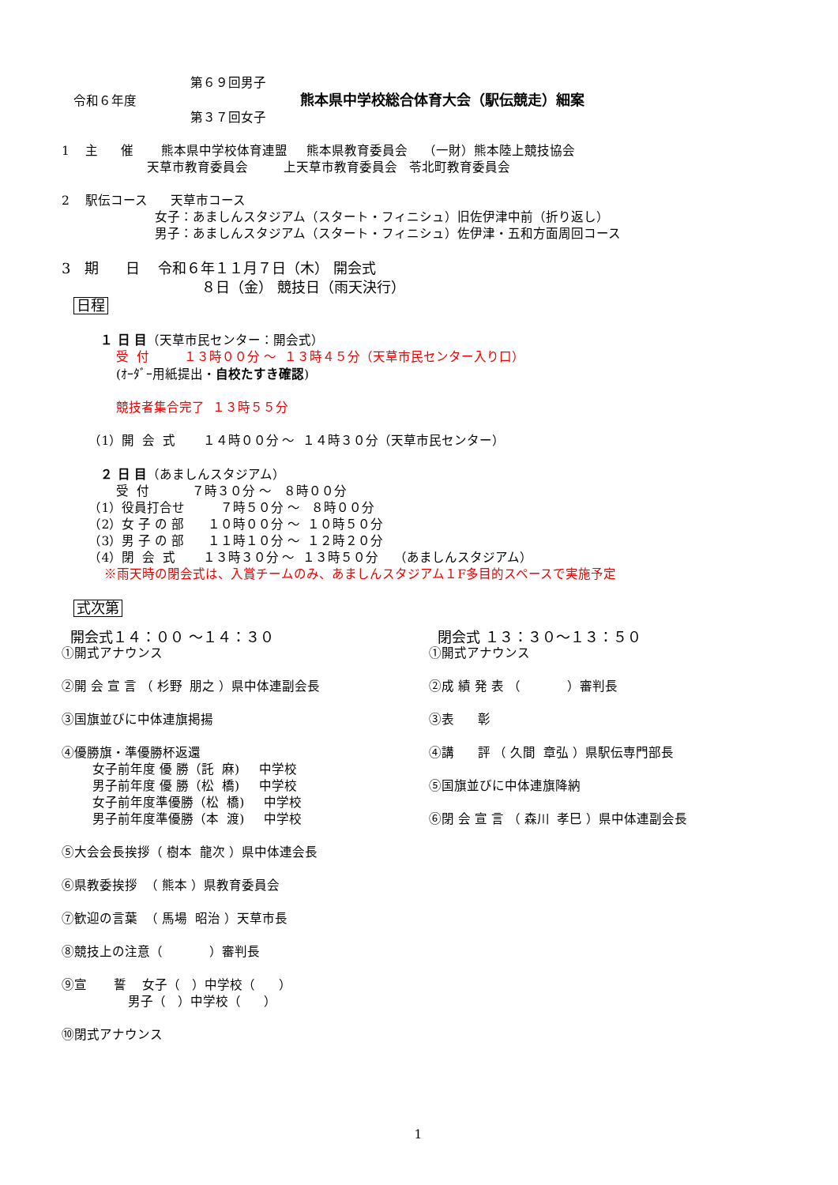第６９回男子
令和６年度 熊本県中学校総合体育大会（駅伝競走）細案
第３７回女子
1 主 催 熊本県中学校体育連盟 熊本県教育委員会 （一財）熊本陸上競技協会
天草市教育委員会 上天草市教育委員会 苓北町教育委員会
2 駅伝コース 天草市コース
女子：あましんスタジアム（スタート・フィニシュ）旧佐伊津中前（折り返し）
男子：あましんスタジアム（スタート・フィニシュ）佐伊津・五和方面周回コース
3 期 日 令和６年１１月７日（木） 開会式
８日（金） 競技日（雨天決行）
日程
１ 日 目（天草市民センター：開会式）
受 付 １３時００分 〜 １３時４５分（天草市民センター入り口）
(ｵｰﾀﾞｰ用紙提出・自校たすき確認)
競技者集合完了 １３時５５分
（1）開 会 式 １４時００分 〜 １４時３０分（天草市民センター）
２ 日 目（あましんスタジアム）
受 付 ７時３０分 〜 ８時００分
（1）役員打合せ ７時５０分 〜 ８時００分
（2）女 子 の 部 １０時００分 〜 １０時５０分
（3）男 子 の 部 １１時１０分 〜 １２時２０分
（4）閉 会 式 １３時３０分 〜 １３時５０分 （あましんスタジアム）
※雨天時の閉会式は、入賞チームのみ、あましんスタジアム１F多目的スペースで実施予定
式次第
開会式１４：００ 〜１４：３０
①開式アナウンス
②開 会 宣 言 （ 杉野 朋之 ）県中体連副会長
③国旗並びに中体連旗掲揚
④優勝旗・準優勝杯返還
女子前年度 優 勝（託 麻) 中学校
男子前年度 優 勝（松 橋) 中学校
女子前年度準優勝（松 橋) 中学校
男子前年度準優勝（本 渡) 中学校
⑤大会会長挨拶（ 樹本 龍次 ）県中体連会長
⑥県教委挨拶 （ 熊本 ）県教育委員会
⑦歓迎の言葉 （ 馬場 昭治 ）天草市長
⑧競技上の注意（ ）審判長
⑨宣 誓 女子（ ）中学校（ ）
男子（ ）中学校（ ）
⑩閉式アナウンス
閉会式 １３：３０〜１３：５０
①開式アナウンス
②成 績 発 表 （ ）審判長
③表 彰
④講 評 （ 久間 章弘 ）県駅伝専門部長
⑤国旗並びに中体連旗降納
⑥閉 会 宣 言 （ 森川 孝巳 ）県中体連副会長
1